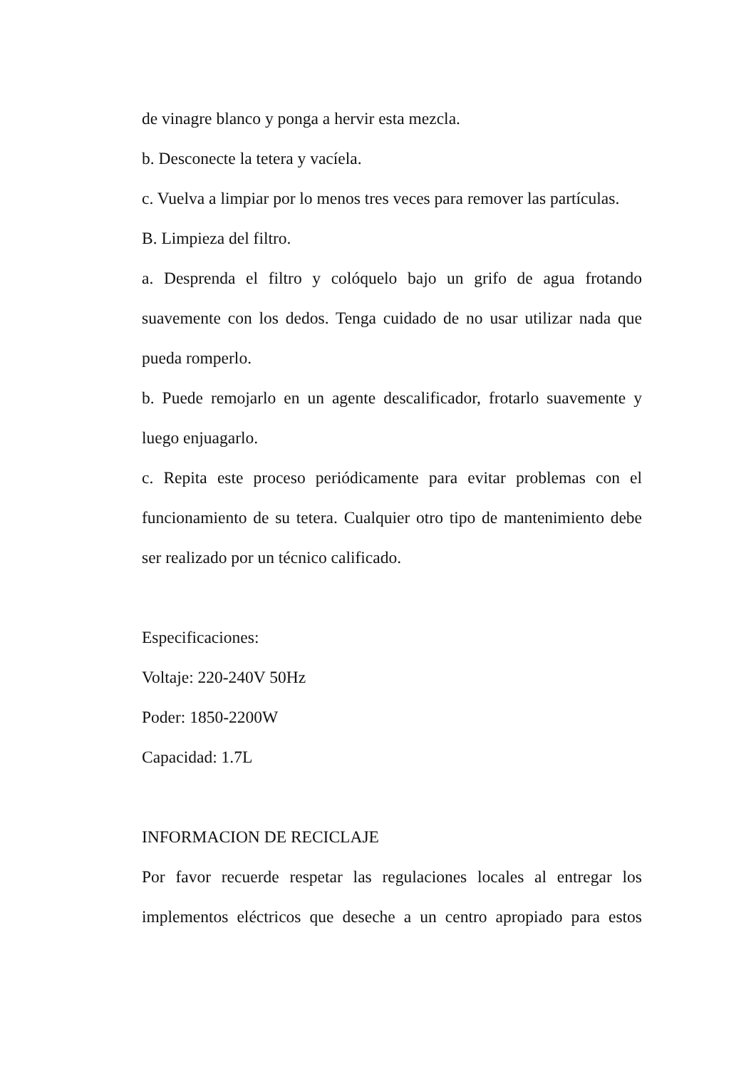de vinagre blanco y ponga a hervir esta mezcla.
b. Desconecte la tetera y vacíela.
c. Vuelva a limpiar por lo menos tres veces para remover las partículas.
B. Limpieza del filtro.
a. Desprenda el filtro y colóquelo bajo un grifo de agua frotando suavemente con los dedos. Tenga cuidado de no usar utilizar nada que pueda romperlo.
b. Puede remojarlo en un agente descalificador, frotarlo suavemente y luego enjuagarlo.
c. Repita este proceso periódicamente para evitar problemas con el funcionamiento de su tetera. Cualquier otro tipo de mantenimiento debe ser realizado por un técnico calificado.
Especificaciones:
Voltaje: 220-240V 50Hz
Poder: 1850-2200W
Capacidad: 1.7L
INFORMACION DE RECICLAJE
Por favor recuerde respetar las regulaciones locales al entregar los implementos eléctricos que deseche a un centro apropiado para estos